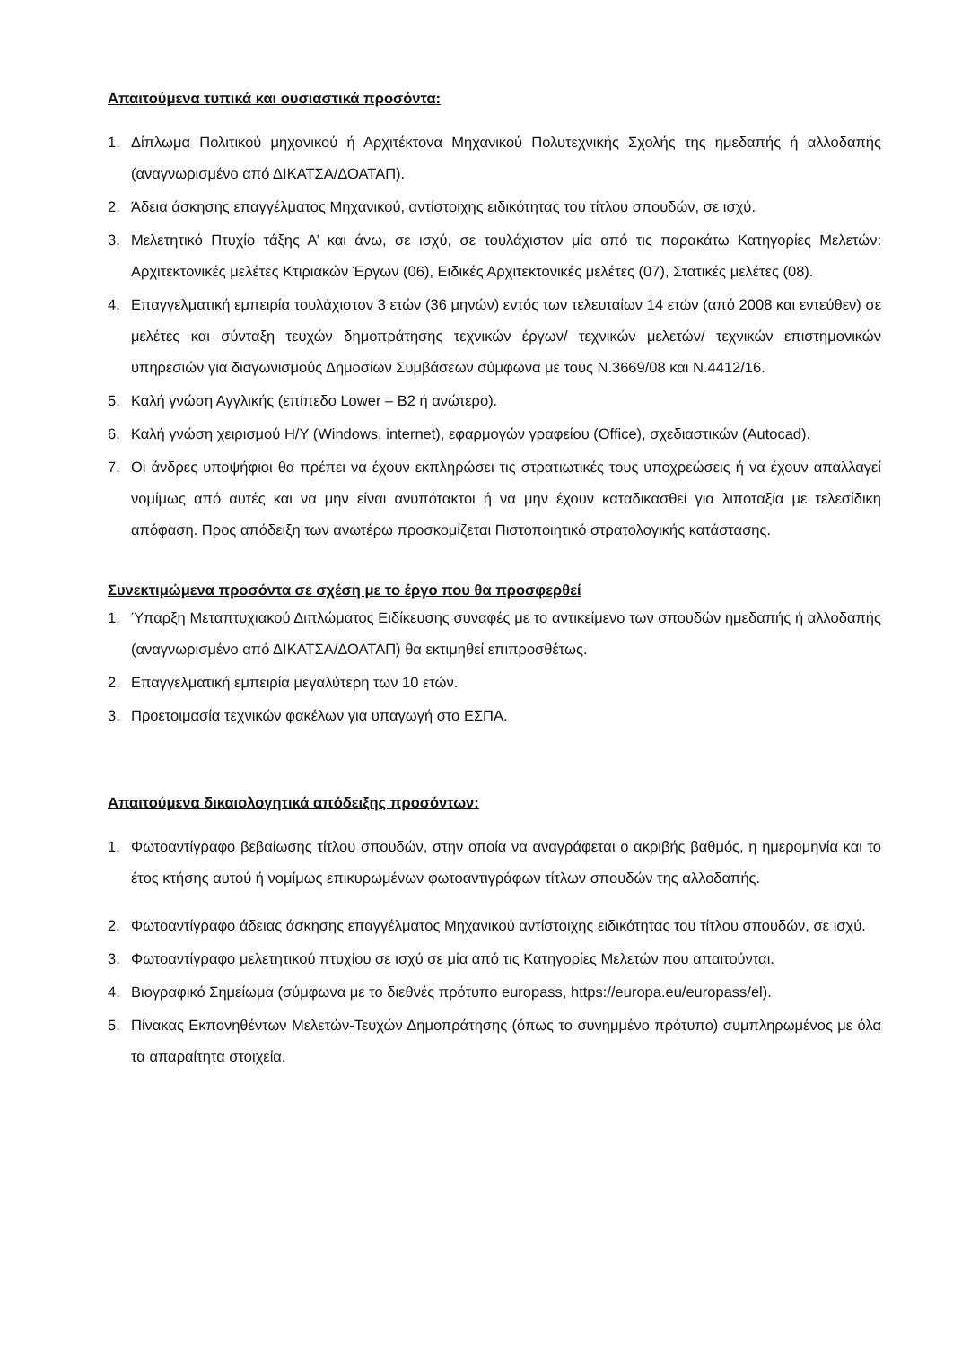Απαιτούμενα τυπικά και ουσιαστικά προσόντα:
1. Δίπλωμα Πολιτικού μηχανικού ή Αρχιτέκτονα Μηχανικού Πολυτεχνικής Σχολής της ημεδαπής ή αλλοδαπής (αναγνωρισμένο από ΔΙΚΑΤΣΑ/ΔΟΑΤΑΠ).
2. Άδεια άσκησης επαγγέλματος Μηχανικού, αντίστοιχης ειδικότητας του τίτλου σπουδών, σε ισχύ.
3. Μελετητικό Πτυχίο τάξης Α’ και άνω, σε ισχύ, σε τουλάχιστον μία από τις παρακάτω Κατηγορίες Μελετών: Αρχιτεκτονικές μελέτες Κτιριακών Έργων (06), Ειδικές Αρχιτεκτονικές μελέτες (07), Στατικές μελέτες (08).
4. Επαγγελματική εμπειρία τουλάχιστον 3 ετών (36 μηνών) εντός των τελευταίων 14 ετών (από 2008 και εντεύθεν) σε μελέτες και σύνταξη τευχών δημοπράτησης τεχνικών έργων/ τεχνικών μελετών/ τεχνικών επιστημονικών υπηρεσιών για διαγωνισμούς Δημοσίων Συμβάσεων σύμφωνα με τους Ν.3669/08 και Ν.4412/16.
5. Καλή γνώση Αγγλικής (επίπεδο Lower – B2 ή ανώτερο).
6. Καλή γνώση χειρισμού Η/Υ (Windows, internet), εφαρμογών γραφείου (Office), σχεδιαστικών (Autocad).
7. Οι άνδρες υποψήφιοι θα πρέπει να έχουν εκπληρώσει τις στρατιωτικές τους υποχρεώσεις ή να έχουν απαλλαγεί νομίμως από αυτές και να μην είναι ανυπότακτοι ή να μην έχουν καταδικασθεί για λιποταξία με τελεσίδικη απόφαση. Προς απόδειξη των ανωτέρω προσκομίζεται Πιστοποιητικό στρατολογικής κατάστασης.
Συνεκτιμώμενα προσόντα σε σχέση με το έργο που θα προσφερθεί
1. Ύπαρξη Μεταπτυχιακού Διπλώματος Ειδίκευσης συναφές με το αντικείμενο των σπουδών ημεδαπής ή αλλοδαπής (αναγνωρισμένο από ΔΙΚΑΤΣΑ/ΔΟΑΤΑΠ) θα εκτιμηθεί επιπροσθέτως.
2. Επαγγελματική εμπειρία μεγαλύτερη των 10 ετών.
3. Προετοιμασία τεχνικών φακέλων για υπαγωγή στο ΕΣΠΑ.
Απαιτούμενα δικαιολογητικά απόδειξης προσόντων:
1. Φωτοαντίγραφο βεβαίωσης τίτλου σπουδών, στην οποία να αναγράφεται ο ακριβής βαθμός, η ημερομηνία και το έτος κτήσης αυτού ή νομίμως επικυρωμένων φωτοαντιγράφων τίτλων σπουδών της αλλοδαπής.
2. Φωτοαντίγραφο άδειας άσκησης επαγγέλματος Μηχανικού αντίστοιχης ειδικότητας του τίτλου σπουδών, σε ισχύ.
3. Φωτοαντίγραφο μελετητικού πτυχίου σε ισχύ σε μία από τις Κατηγορίες Μελετών που απαιτούνται.
4. Βιογραφικό Σημείωμα (σύμφωνα με το διεθνές πρότυπο europass, https://europa.eu/europass/el).
5. Πίνακας Εκπονηθέντων Μελετών-Τευχών Δημοπράτησης (όπως το συνημμένο πρότυπο) συμπληρωμένος με όλα τα απαραίτητα στοιχεία.